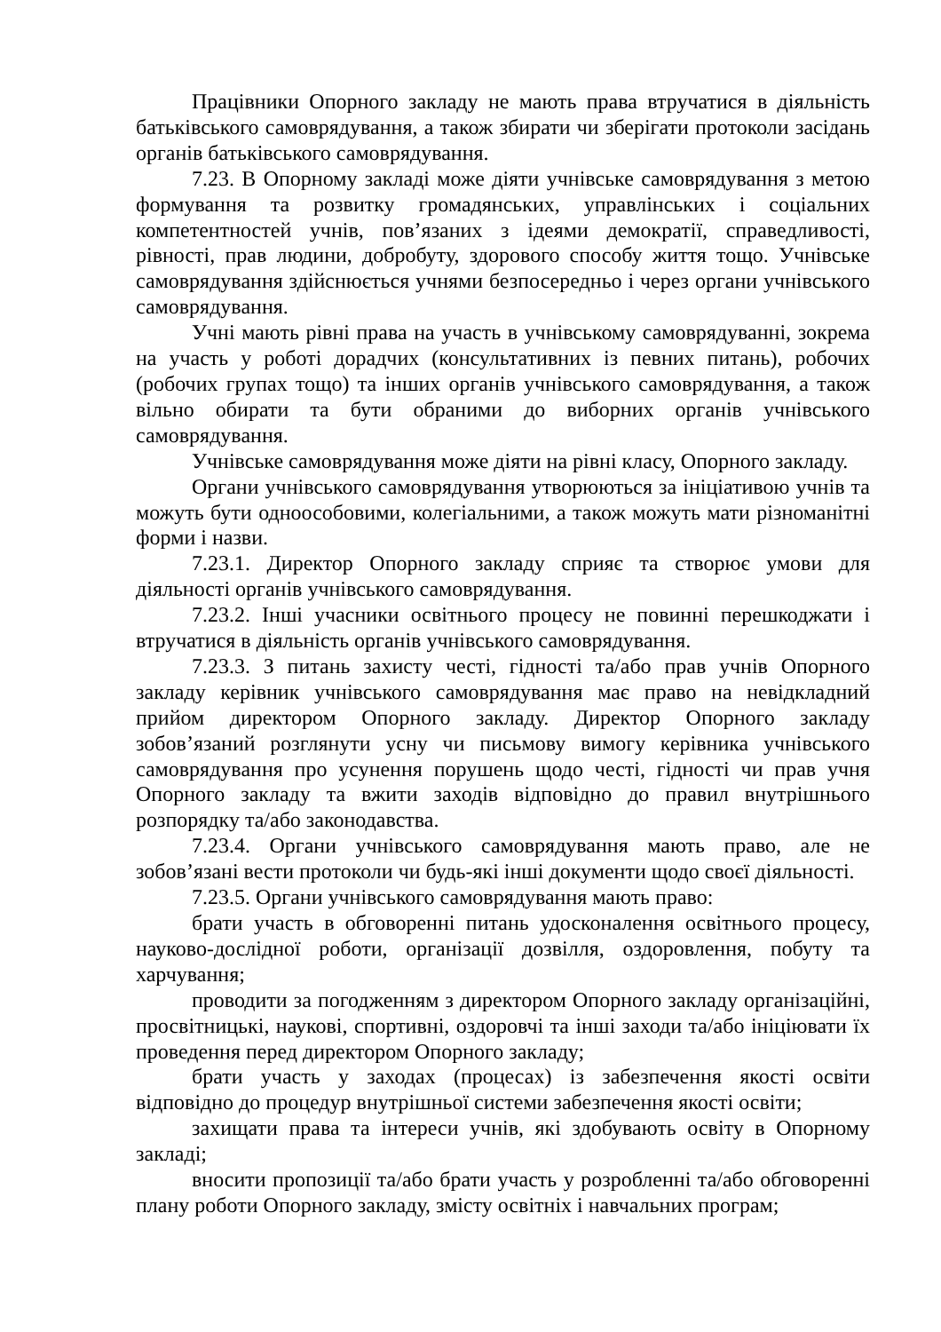Працівники Опорного закладу не мають права втручатися в діяльність батьківського самоврядування, а також збирати чи зберігати протоколи засідань органів батьківського самоврядування.
7.23. В Опорному закладі може діяти учнівське самоврядування з метою формування та розвитку громадянських, управлінських і соціальних компетентностей учнів, пов’язаних з ідеями демократії, справедливості, рівності, прав людини, добробуту, здорового способу життя тощо. Учнівське самоврядування здійснюється учнями безпосередньо і через органи учнівського самоврядування.
Учні мають рівні права на участь в учнівському самоврядуванні, зокрема на участь у роботі дорадчих (консультативних із певних питань), робочих (робочих групах тощо) та інших органів учнівського самоврядування, а також вільно обирати та бути обраними до виборних органів учнівського самоврядування.
Учнівське самоврядування може діяти на рівні класу, Опорного закладу.
Органи учнівського самоврядування утворюються за ініціативою учнів та можуть бути одноособовими, колегіальними, а також можуть мати різноманітні форми і назви.
7.23.1. Директор Опорного закладу сприяє та створює умови для діяльності органів учнівського самоврядування.
7.23.2. Інші учасники освітнього процесу не повинні перешкоджати і втручатися в діяльність органів учнівського самоврядування.
7.23.3. З питань захисту честі, гідності та/або прав учнів Опорного закладу керівник учнівського самоврядування має право на невідкладний прийом директором Опорного закладу. Директор Опорного закладу зобов’язаний розглянути усну чи письмову вимогу керівника учнівського самоврядування про усунення порушень щодо честі, гідності чи прав учня Опорного закладу та вжити заходів відповідно до правил внутрішнього розпорядку та/або законодавства.
7.23.4. Органи учнівського самоврядування мають право, але не зобов’язані вести протоколи чи будь-які інші документи щодо своєї діяльності.
7.23.5. Органи учнівського самоврядування мають право:
брати участь в обговоренні питань удосконалення освітнього процесу, науково-дослідної роботи, організації дозвілля, оздоровлення, побуту та харчування;
проводити за погодженням з директором Опорного закладу організаційні, просвітницькі, наукові, спортивні, оздоровчі та інші заходи та/або ініціювати їх проведення перед директором Опорного закладу;
брати участь у заходах (процесах) із забезпечення якості освіти відповідно до процедур внутрішньої системи забезпечення якості освіти;
захищати права та інтереси учнів, які здобувають освіту в Опорному закладі;
вносити пропозиції та/або брати участь у розробленні та/або обговоренні плану роботи Опорного закладу, змісту освітніх і навчальних програм;